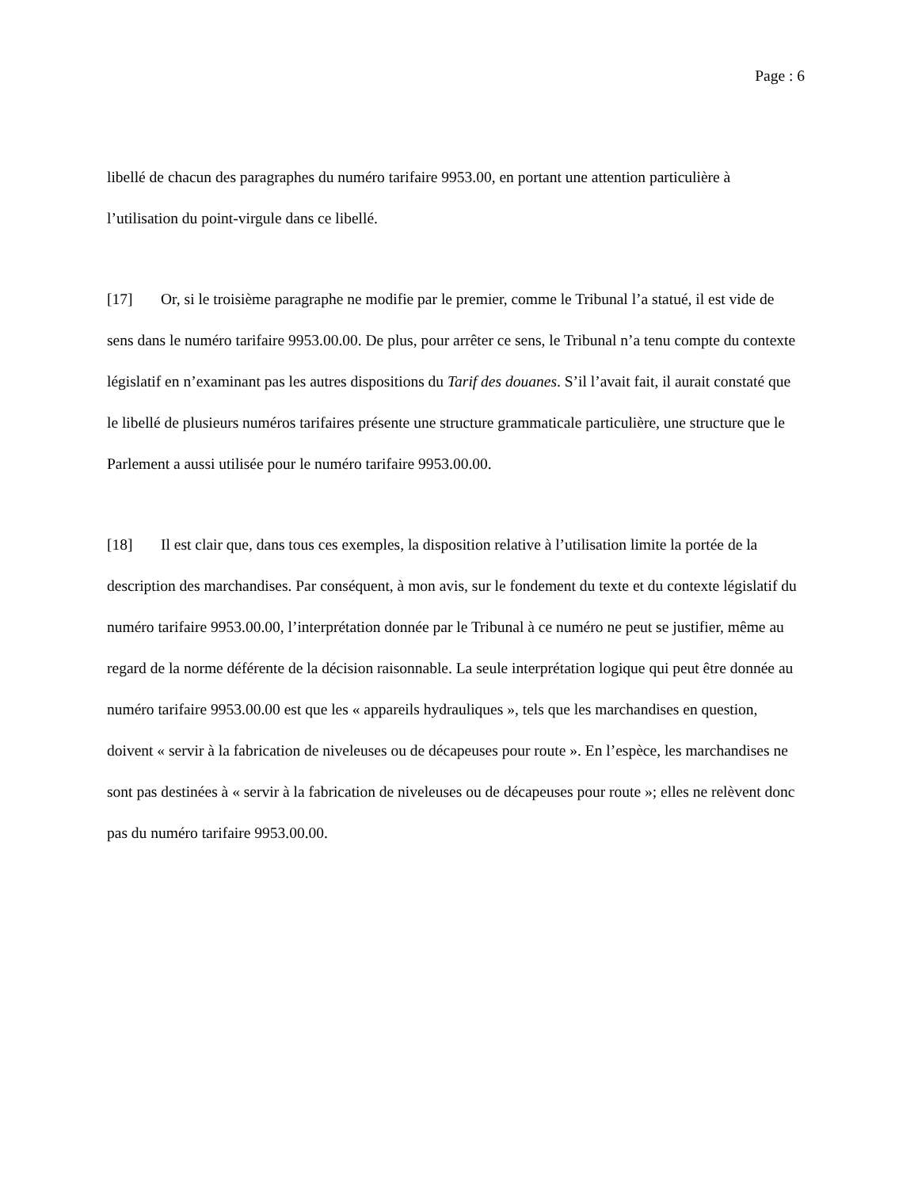Page : 6
libellé de chacun des paragraphes du numéro tarifaire 9953.00, en portant une attention particulière à l’utilisation du point-virgule dans ce libellé.
[17] Or, si le troisième paragraphe ne modifie par le premier, comme le Tribunal l’a statué, il est vide de sens dans le numéro tarifaire 9953.00.00. De plus, pour arrêter ce sens, le Tribunal n’a tenu compte du contexte législatif en n’examinant pas les autres dispositions du Tarif des douanes. S’il l’avait fait, il aurait constaté que le libellé de plusieurs numéros tarifaires présente une structure grammaticale particulière, une structure que le Parlement a aussi utilisée pour le numéro tarifaire 9953.00.00.
[18] Il est clair que, dans tous ces exemples, la disposition relative à l’utilisation limite la portée de la description des marchandises. Par conséquent, à mon avis, sur le fondement du texte et du contexte législatif du numéro tarifaire 9953.00.00, l’interprétation donnée par le Tribunal à ce numéro ne peut se justifier, même au regard de la norme déférente de la décision raisonnable. La seule interprétation logique qui peut être donnée au numéro tarifaire 9953.00.00 est que les « appareils hydrauliques », tels que les marchandises en question, doivent « servir à la fabrication de niveleuses ou de décapeuses pour route ». En l’espèce, les marchandises ne sont pas destinées à « servir à la fabrication de niveleuses ou de décapeuses pour route »; elles ne relèvent donc pas du numéro tarifaire 9953.00.00.